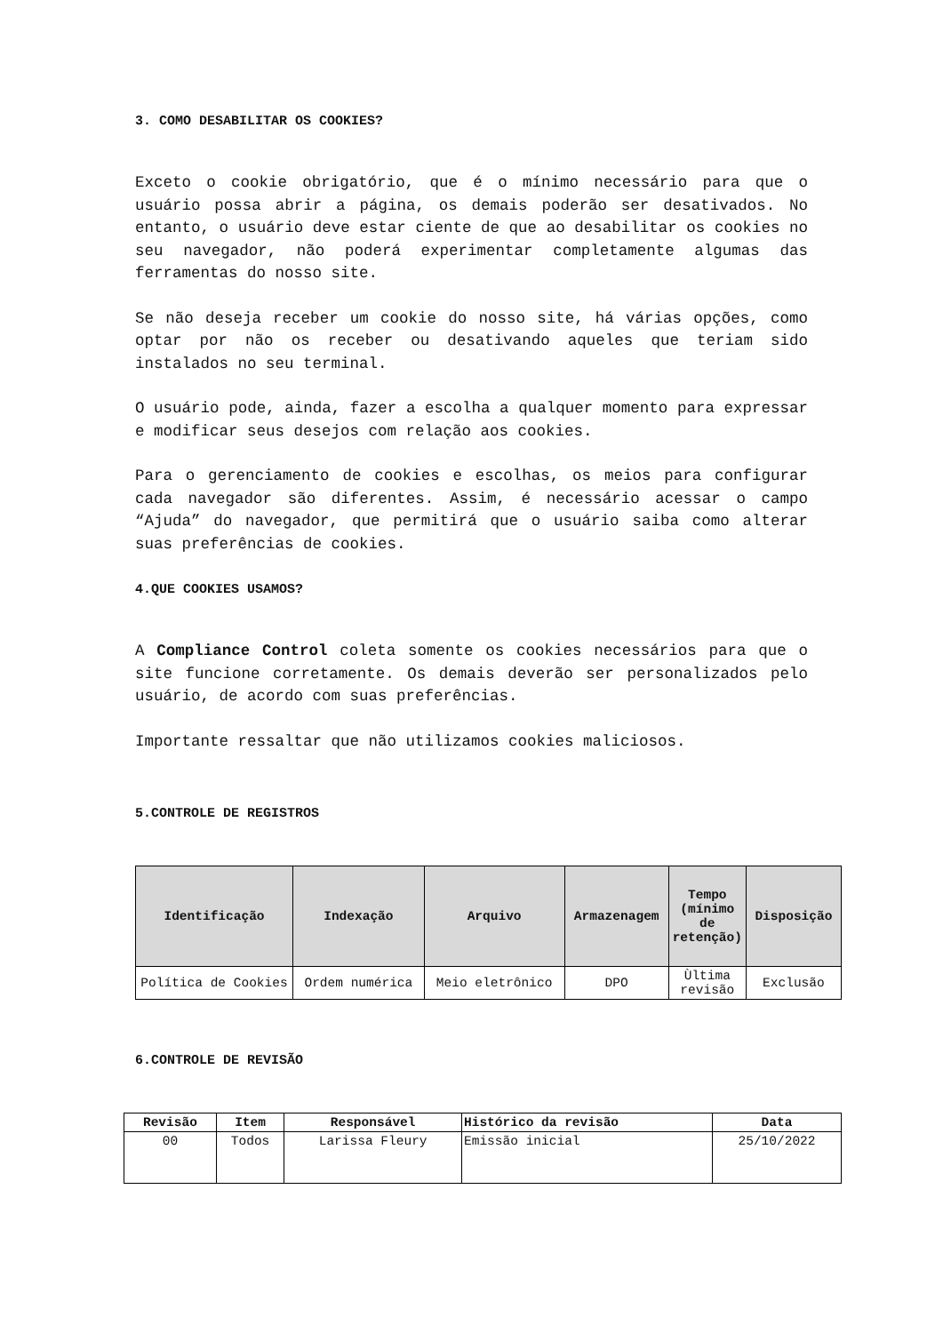3. COMO DESABILITAR OS COOKIES?
Exceto o cookie obrigatório, que é o mínimo necessário para que o usuário possa abrir a página, os demais poderão ser desativados. No entanto, o usuário deve estar ciente de que ao desabilitar os cookies no seu navegador, não poderá experimentar completamente algumas das ferramentas do nosso site.
Se não deseja receber um cookie do nosso site, há várias opções, como optar por não os receber ou desativando aqueles que teriam sido instalados no seu terminal.
O usuário pode, ainda, fazer a escolha a qualquer momento para expressar e modificar seus desejos com relação aos cookies.
Para o gerenciamento de cookies e escolhas, os meios para configurar cada navegador são diferentes. Assim, é necessário acessar o campo “Ajuda” do navegador, que permitirá que o usuário saiba como alterar suas preferências de cookies.
4.QUE COOKIES USAMOS?
A Compliance Control coleta somente os cookies necessários para que o site funcione corretamente. Os demais deverão ser personalizados pelo usuário, de acordo com suas preferências.
Importante ressaltar que não utilizamos cookies maliciosos.
5.CONTROLE DE REGISTROS
| Identificação | Indexação | Arquivo | Armazenagem | Tempo (mínimo de retenção) | Disposição |
| --- | --- | --- | --- | --- | --- |
| Política de Cookies | Ordem numérica | Meio eletrônico | DPO | Ùltima revisão | Exclusão |
6.CONTROLE DE REVISÃO
| Revisão | Item | Responsável | Histórico da revisão | Data |
| --- | --- | --- | --- | --- |
| 00 | Todos | Larissa Fleury | Emissão inicial | 25/10/2022 |